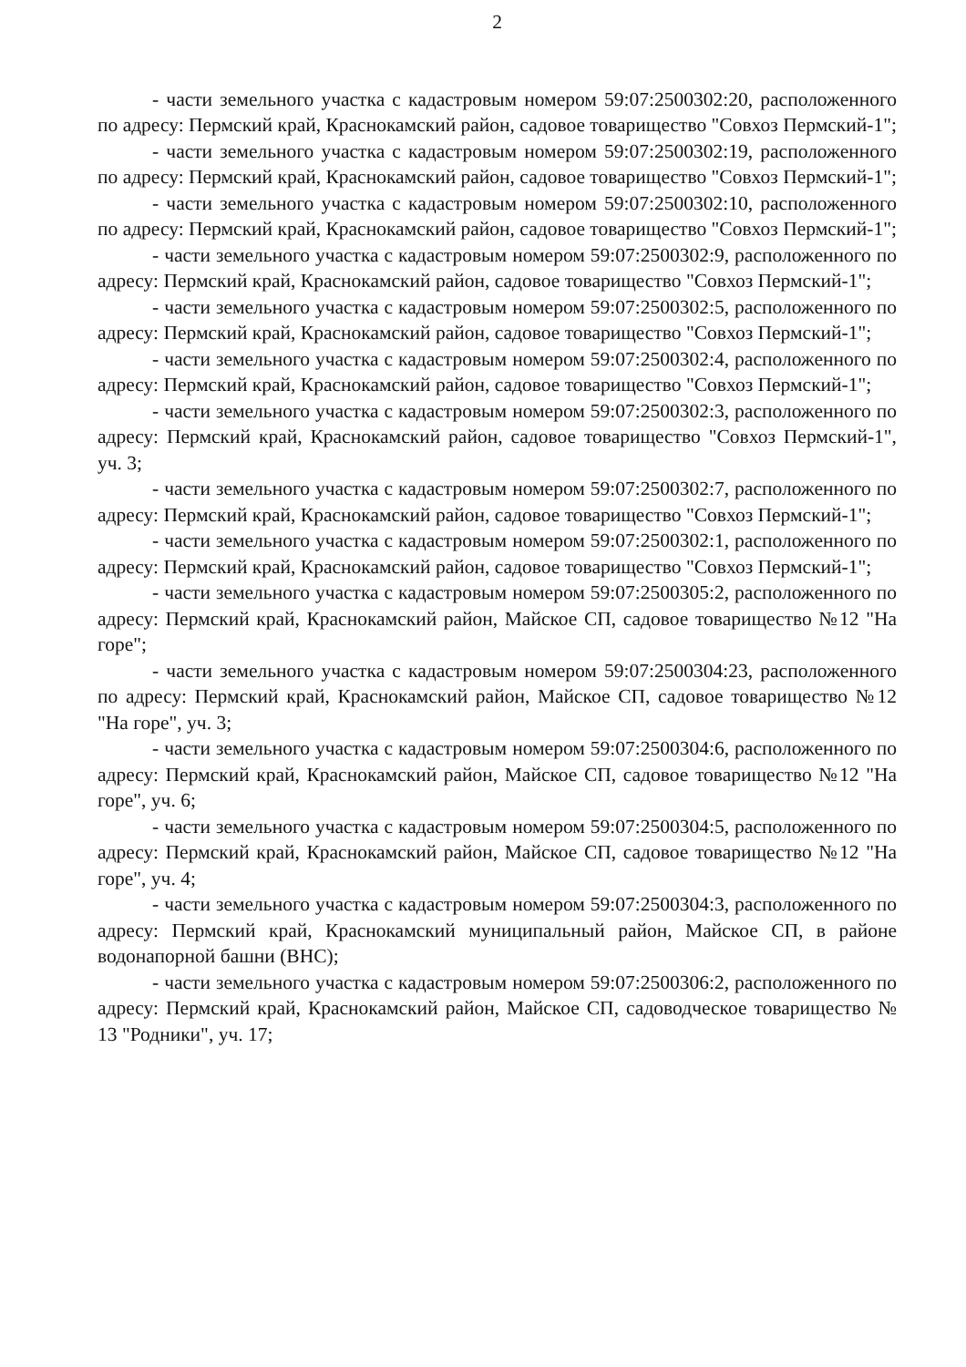2
- части земельного участка с кадастровым номером 59:07:2500302:20, расположенного по адресу: Пермский край, Краснокамский район, садовое товарищество "Совхоз Пермский-1";
- части земельного участка с кадастровым номером 59:07:2500302:19, расположенного по адресу: Пермский край, Краснокамский район, садовое товарищество "Совхоз Пермский-1";
- части земельного участка с кадастровым номером 59:07:2500302:10, расположенного по адресу: Пермский край, Краснокамский район, садовое товарищество "Совхоз Пермский-1";
- части земельного участка с кадастровым номером 59:07:2500302:9, расположенного по адресу: Пермский край, Краснокамский район, садовое товарищество "Совхоз Пермский-1";
- части земельного участка с кадастровым номером 59:07:2500302:5, расположенного по адресу: Пермский край, Краснокамский район, садовое товарищество "Совхоз Пермский-1";
- части земельного участка с кадастровым номером 59:07:2500302:4, расположенного по адресу: Пермский край, Краснокамский район, садовое товарищество "Совхоз Пермский-1";
- части земельного участка с кадастровым номером 59:07:2500302:3, расположенного по адресу: Пермский край, Краснокамский район, садовое товарищество "Совхоз Пермский-1", уч. 3;
- части земельного участка с кадастровым номером 59:07:2500302:7, расположенного по адресу: Пермский край, Краснокамский район, садовое товарищество "Совхоз Пермский-1";
- части земельного участка с кадастровым номером 59:07:2500302:1, расположенного по адресу: Пермский край, Краснокамский район, садовое товарищество "Совхоз Пермский-1";
- части земельного участка с кадастровым номером 59:07:2500305:2, расположенного по адресу: Пермский край, Краснокамский район, Майское СП, садовое товарищество №12 "На горе";
- части земельного участка с кадастровым номером 59:07:2500304:23, расположенного по адресу: Пермский край, Краснокамский район, Майское СП, садовое товарищество №12 "На горе", уч. 3;
- части земельного участка с кадастровым номером 59:07:2500304:6, расположенного по адресу: Пермский край, Краснокамский район, Майское СП, садовое товарищество №12 "На горе", уч. 6;
- части земельного участка с кадастровым номером 59:07:2500304:5, расположенного по адресу: Пермский край, Краснокамский район, Майское СП, садовое товарищество №12 "На горе", уч. 4;
- части земельного участка с кадастровым номером 59:07:2500304:3, расположенного по адресу: Пермский край, Краснокамский муниципальный район, Майское СП, в районе водонапорной башни (ВНС);
- части земельного участка с кадастровым номером 59:07:2500306:2, расположенного по адресу: Пермский край, Краснокамский район, Майское СП, садоводческое товарищество № 13 "Родники", уч. 17;